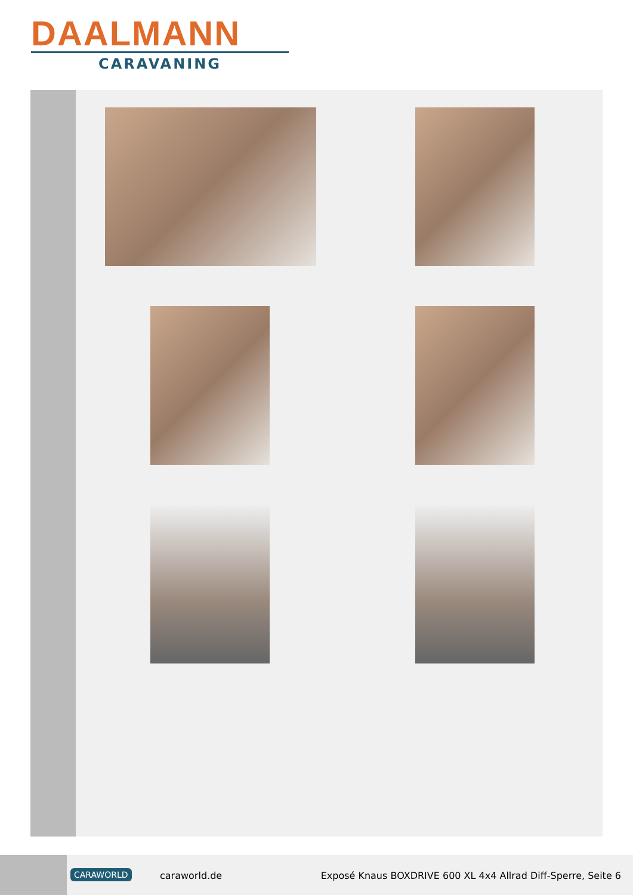DAALMANN
CARAVANING
CARAWORLD caraworld.de
Exposé Knaus BOXDRIVE 600 XL 4x4 Allrad Diff-Sperre, Seite 6